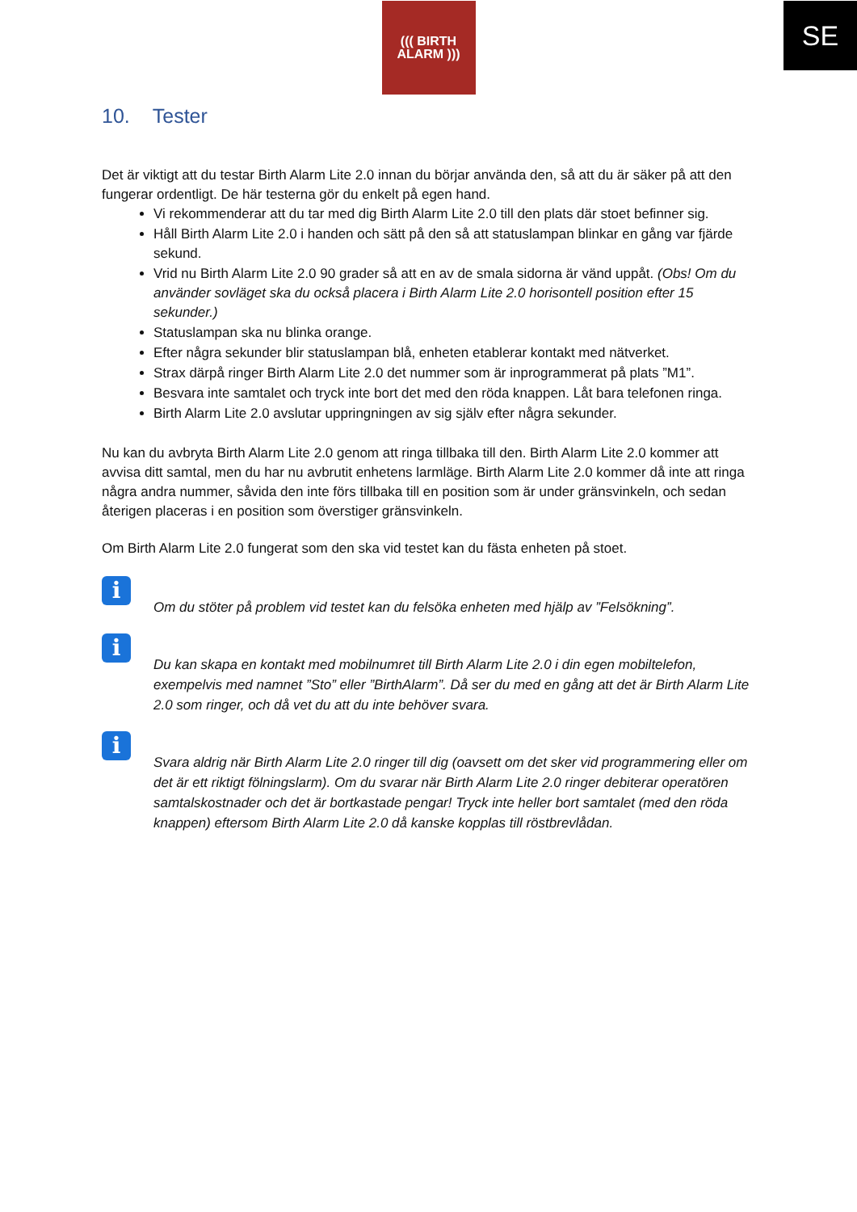SE
((( BIRTH
ALARM )))
10. Tester
Det är viktigt att du testar Birth Alarm Lite 2.0 innan du börjar använda den, så att du är säker på att den fungerar ordentligt. De här testerna gör du enkelt på egen hand.
Vi rekommenderar att du tar med dig Birth Alarm Lite 2.0 till den plats där stoet befinner sig.
Håll Birth Alarm Lite 2.0 i handen och sätt på den så att statuslampan blinkar en gång var fjärde sekund.
Vrid nu Birth Alarm Lite 2.0 90 grader så att en av de smala sidorna är vänd uppåt. (Obs! Om du använder sovläget ska du också placera i Birth Alarm Lite 2.0 horisontell position efter 15 sekunder.)
Statuslampan ska nu blinka orange.
Efter några sekunder blir statuslampan blå, enheten etablerar kontakt med nätverket.
Strax därpå ringer Birth Alarm Lite 2.0 det nummer som är inprogrammerat på plats ”M1”.
Besvara inte samtalet och tryck inte bort det med den röda knappen. Låt bara telefonen ringa.
Birth Alarm Lite 2.0 avslutar uppringningen av sig själv efter några sekunder.
Nu kan du avbryta Birth Alarm Lite 2.0 genom att ringa tillbaka till den. Birth Alarm Lite 2.0 kommer att avvisa ditt samtal, men du har nu avbrutit enhetens larmläge. Birth Alarm Lite 2.0 kommer då inte att ringa några andra nummer, såvida den inte förs tillbaka till en position som är under gränsvinkeln, och sedan återigen placeras i en position som överstiger gränsvinkeln.
Om Birth Alarm Lite 2.0 fungerat som den ska vid testet kan du fästa enheten på stoet.
i
Om du stöter på problem vid testet kan du felsöka enheten med hjälp av ”Felsökning”.
i
Du kan skapa en kontakt med mobilnumret till Birth Alarm Lite 2.0 i din egen mobiltelefon, exempelvis med namnet ”Sto” eller ”BirthAlarm”. Då ser du med en gång att det är Birth Alarm Lite 2.0 som ringer, och då vet du att du inte behöver svara.
i
Svara aldrig när Birth Alarm Lite 2.0 ringer till dig (oavsett om det sker vid programmering eller om det är ett riktigt fölningslarm). Om du svarar när Birth Alarm Lite 2.0 ringer debiterar operatören samtalskostnader och det är bortkastade pengar! Tryck inte heller bort samtalet (med den röda knappen) eftersom Birth Alarm Lite 2.0 då kanske kopplas till röstbrevlådan.